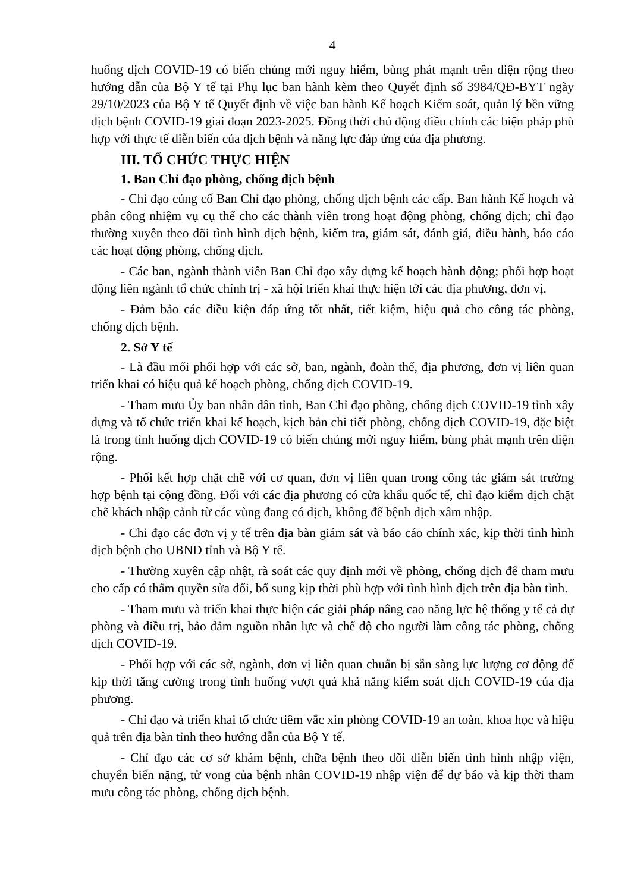4
huống dịch COVID-19 có biến chủng mới nguy hiểm, bùng phát mạnh trên diện rộng theo hướng dẫn của Bộ Y tế tại Phụ lục ban hành kèm theo Quyết định số 3984/QĐ-BYT ngày 29/10/2023 của Bộ Y tế Quyết định về việc ban hành Kế hoạch Kiểm soát, quản lý bền vững dịch bệnh COVID-19 giai đoạn 2023-2025. Đồng thời chủ động điều chỉnh các biện pháp phù hợp với thực tế diễn biến của dịch bệnh và năng lực đáp ứng của địa phương.
III. TỔ CHỨC THỰC HIỆN
1. Ban Chỉ đạo phòng, chống dịch bệnh
- Chỉ đạo củng cố Ban Chỉ đạo phòng, chống dịch bệnh các cấp. Ban hành Kế hoạch và phân công nhiệm vụ cụ thể cho các thành viên trong hoạt động phòng, chống dịch; chỉ đạo thường xuyên theo dõi tình hình dịch bệnh, kiểm tra, giám sát, đánh giá, điều hành, báo cáo các hoạt động phòng, chống dịch.
- Các ban, ngành thành viên Ban Chỉ đạo xây dựng kế hoạch hành động; phối hợp hoạt động liên ngành tổ chức chính trị - xã hội triển khai thực hiện tới các địa phương, đơn vị.
- Đảm bảo các điều kiện đáp ứng tốt nhất, tiết kiệm, hiệu quả cho công tác phòng, chống dịch bệnh.
2. Sở Y tế
- Là đầu mối phối hợp với các sở, ban, ngành, đoàn thể, địa phương, đơn vị liên quan triển khai có hiệu quả kế hoạch phòng, chống dịch COVID-19.
- Tham mưu Ủy ban nhân dân tỉnh, Ban Chỉ đạo phòng, chống dịch COVID-19 tỉnh xây dựng và tổ chức triển khai kế hoạch, kịch bản chi tiết phòng, chống dịch COVID-19, đặc biệt là trong tình huống dịch COVID-19 có biến chủng mới nguy hiểm, bùng phát mạnh trên diện rộng.
- Phối kết hợp chặt chẽ với cơ quan, đơn vị liên quan trong công tác giám sát trường hợp bệnh tại cộng đồng. Đối với các địa phương có cửa khẩu quốc tế, chỉ đạo kiểm dịch chặt chẽ khách nhập cảnh từ các vùng đang có dịch, không để bệnh dịch xâm nhập.
- Chỉ đạo các đơn vị y tế trên địa bàn giám sát và báo cáo chính xác, kịp thời tình hình dịch bệnh cho UBND tỉnh và Bộ Y tế.
- Thường xuyên cập nhật, rà soát các quy định mới về phòng, chống dịch để tham mưu cho cấp có thẩm quyền sửa đổi, bổ sung kịp thời phù hợp với tình hình dịch trên địa bàn tỉnh.
- Tham mưu và triển khai thực hiện các giải pháp nâng cao năng lực hệ thống y tế cả dự phòng và điều trị, bảo đảm nguồn nhân lực và chế độ cho người làm công tác phòng, chống dịch COVID-19.
- Phối hợp với các sở, ngành, đơn vị liên quan chuẩn bị sẵn sàng lực lượng cơ động để kịp thời tăng cường trong tình huống vượt quá khả năng kiểm soát dịch COVID-19 của địa phương.
- Chỉ đạo và triển khai tổ chức tiêm vắc xin phòng COVID-19 an toàn, khoa học và hiệu quả trên địa bàn tỉnh theo hướng dẫn của Bộ Y tế.
- Chỉ đạo các cơ sở khám bệnh, chữa bệnh theo dõi diễn biến tình hình nhập viện, chuyển biến nặng, tử vong của bệnh nhân COVID-19 nhập viện để dự báo và kịp thời tham mưu công tác phòng, chống dịch bệnh.